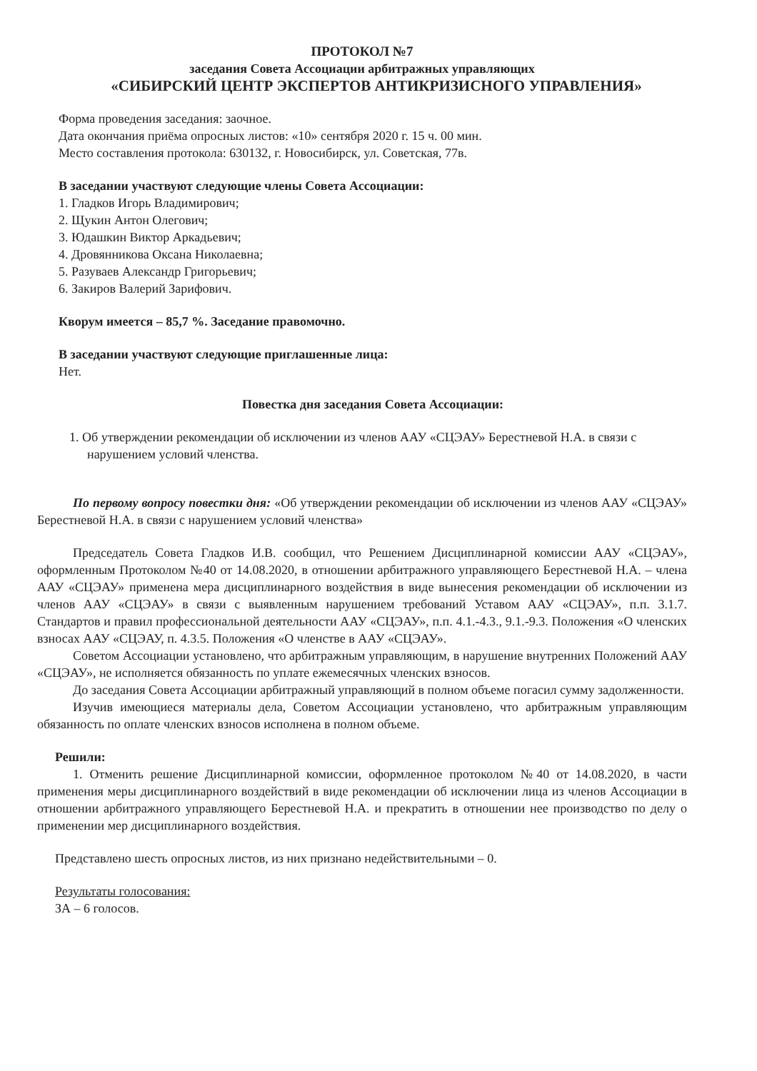ПРОТОКОЛ №7
заседания Совета Ассоциации арбитражных управляющих
«СИБИРСКИЙ ЦЕНТР ЭКСПЕРТОВ АНТИКРИЗИСНОГО УПРАВЛЕНИЯ»
Форма проведения заседания: заочное.
Дата окончания приёма опросных листов: «10» сентября 2020 г. 15 ч. 00 мин.
Место составления протокола: 630132, г. Новосибирск, ул. Советская, 77в.
В заседании участвуют следующие члены Совета Ассоциации:
1. Гладков Игорь Владимирович;
2. Щукин Антон Олегович;
3. Юдашкин Виктор Аркадьевич;
4. Дровянникова Оксана Николаевна;
5. Разуваев Александр Григорьевич;
6. Закиров Валерий Зарифович.
Кворум имеется – 85,7 %. Заседание правомочно.
В заседании участвуют следующие приглашенные лица:
Нет.
Повестка дня заседания Совета Ассоциации:
1. Об утверждении рекомендации об исключении из членов ААУ «СЦЭАУ» Берестневой Н.А. в связи с нарушением условий членства.
По первому вопросу повестки дня: «Об утверждении рекомендации об исключении из членов ААУ «СЦЭАУ» Берестневой Н.А. в связи с нарушением условий членства»
Председатель Совета Гладков И.В. сообщил, что Решением Дисциплинарной комиссии ААУ «СЦЭАУ», оформленным Протоколом №40 от 14.08.2020, в отношении арбитражного управляющего Берестневой Н.А. – члена ААУ «СЦЭАУ» применена мера дисциплинарного воздействия в виде вынесения рекомендации об исключении из членов ААУ «СЦЭАУ» в связи с выявленным нарушением требований Уставом ААУ «СЦЭАУ», п.п. 3.1.7. Стандартов и правил профессиональной деятельности ААУ «СЦЭАУ», п.п. 4.1.-4.3., 9.1.-9.3. Положения «О членских взносах ААУ «СЦЭАУ, п. 4.3.5. Положения «О членстве в ААУ «СЦЭАУ».
Советом Ассоциации установлено, что арбитражным управляющим, в нарушение внутренних Положений ААУ «СЦЭАУ», не исполняется обязанность по уплате ежемесячных членских взносов.
До заседания Совета Ассоциации арбитражный управляющий в полном объеме погасил сумму задолженности.
Изучив имеющиеся материалы дела, Советом Ассоциации установлено, что арбитражным управляющим обязанность по оплате членских взносов исполнена в полном объеме.
Решили:
1. Отменить решение Дисциплинарной комиссии, оформленное протоколом №40 от 14.08.2020, в части применения меры дисциплинарного воздействий в виде рекомендации об исключении лица из членов Ассоциации в отношении арбитражного управляющего Берестневой Н.А. и прекратить в отношении нее производство по делу о применении мер дисциплинарного воздействия.
Представлено шесть опросных листов, из них признано недействительными – 0.
Результаты голосования:
ЗА – 6 голосов.